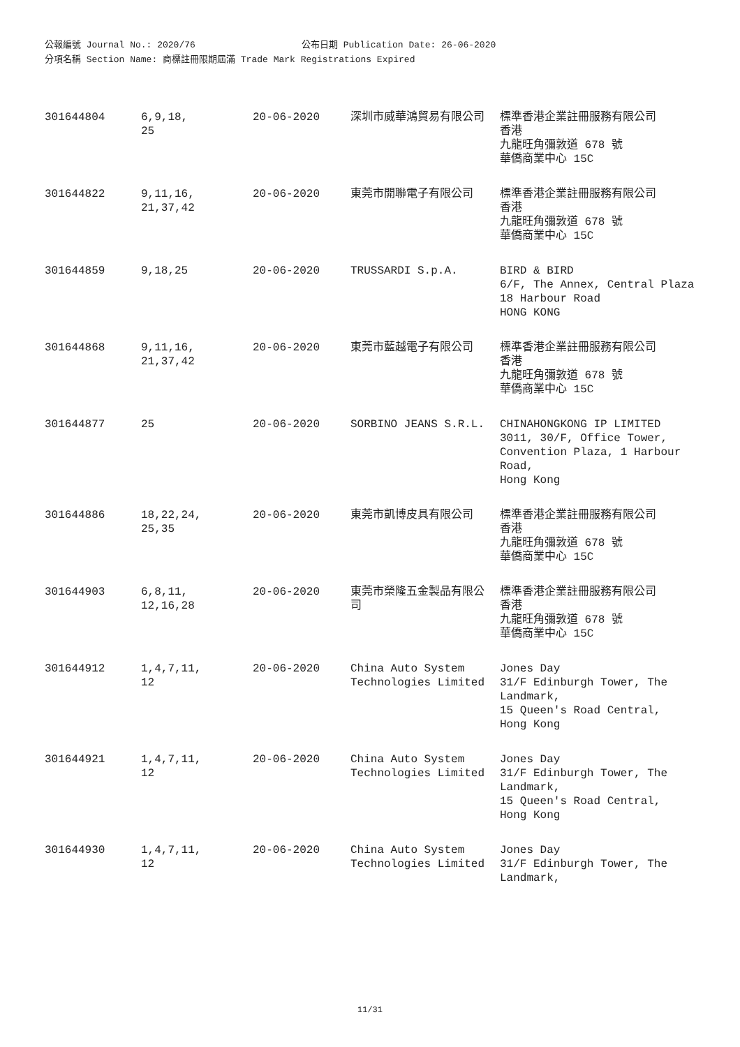公報編號 Journal No.: 2020/76 公布日期 Publication Date: 26-06-2020
分項名稱 Section Name: 商標註冊限期屆滿 Trade Mark Registrations Expired
| 301644804 | 6,9,18, 25 | 20-06-2020 | 深圳市威華鴻貿易有限公司 | 標準香港企業註冊服務有限公司 香港 九龍旺角彌敦道 678 號 華僑商業中心 15C |
| 301644822 | 9,11,16, 21,37,42 | 20-06-2020 | 東莞市開聯電子有限公司 | 標準香港企業註冊服務有限公司 香港 九龍旺角彌敦道 678 號 華僑商業中心 15C |
| 301644859 | 9,18,25 | 20-06-2020 | TRUSSARDI S.p.A. | BIRD & BIRD 6/F, The Annex, Central Plaza 18 Harbour Road HONG KONG |
| 301644868 | 9,11,16, 21,37,42 | 20-06-2020 | 東莞市藍越電子有限公司 | 標準香港企業註冊服務有限公司 香港 九龍旺角彌敦道 678 號 華僑商業中心 15C |
| 301644877 | 25 | 20-06-2020 | SORBINO JEANS S.R.L. | CHINAHONGKONG IP LIMITED 3011, 30/F, Office Tower, Convention Plaza, 1 Harbour Road, Hong Kong |
| 301644886 | 18,22,24, 25,35 | 20-06-2020 | 東莞市凱博皮具有限公司 | 標準香港企業註冊服務有限公司 香港 九龍旺角彌敦道 678 號 華僑商業中心 15C |
| 301644903 | 6,8,11, 12,16,28 | 20-06-2020 | 東莞市榮隆五金製品有限公司 | 標準香港企業註冊服務有限公司 香港 九龍旺角彌敦道 678 號 華僑商業中心 15C |
| 301644912 | 1,4,7,11, 12 | 20-06-2020 | China Auto System Technologies Limited | Jones Day 31/F Edinburgh Tower, The Landmark, 15 Queen's Road Central, Hong Kong |
| 301644921 | 1,4,7,11, 12 | 20-06-2020 | China Auto System Technologies Limited | Jones Day 31/F Edinburgh Tower, The Landmark, 15 Queen's Road Central, Hong Kong |
| 301644930 | 1,4,7,11, 12 | 20-06-2020 | China Auto System Technologies Limited | Jones Day 31/F Edinburgh Tower, The Landmark, |
11/31